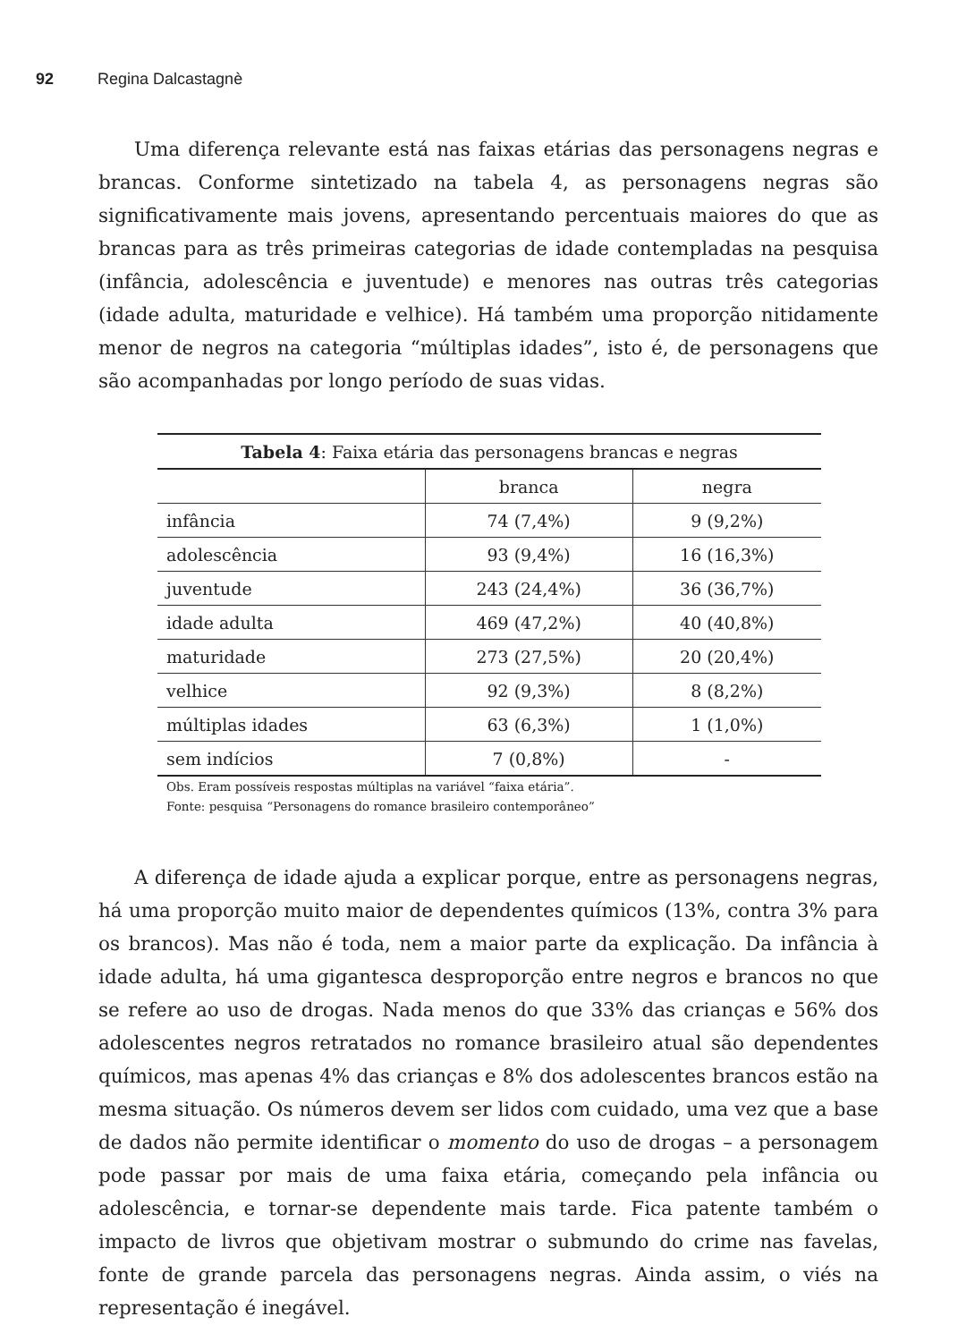92 Regina Dalcastagnè
Uma diferença relevante está nas faixas etárias das personagens negras e brancas. Conforme sintetizado na tabela 4, as personagens negras são significativamente mais jovens, apresentando percentuais maiores do que as brancas para as três primeiras categorias de idade contempladas na pesquisa (infância, adolescência e juventude) e menores nas outras três categorias (idade adulta, maturidade e velhice). Há também uma proporção nitidamente menor de negros na categoria “múltiplas idades”, isto é, de personagens que são acompanhadas por longo período de suas vidas.
| Tabela 4 : Faixa etária das personagens brancas e negras | | |
| --- | --- | --- |
| | branca | negra |
| infância | 74 (7,4%) | 9 (9,2%) |
| adolescência | 93 (9,4%) | 16 (16,3%) |
| juventude | 243 (24,4%) | 36 (36,7%) |
| idade adulta | 469 (47,2%) | 40 (40,8%) |
| maturidade | 273 (27,5%) | 20 (20,4%) |
| velhice | 92 (9,3%) | 8 (8,2%) |
| múltiplas idades | 63 (6,3%) | 1 (1,0%) |
| sem indícios | 7 (0,8%) | - |
Obs. Eram possíveis respostas múltiplas na variável “faixa etária”.
Fonte: pesquisa “Personagens do romance brasileiro contemporâneo”
A diferença de idade ajuda a explicar porque, entre as personagens negras, há uma proporção muito maior de dependentes químicos (13%, contra 3% para os brancos). Mas não é toda, nem a maior parte da explicação. Da infância à idade adulta, há uma gigantesca desproporção entre negros e brancos no que se refere ao uso de drogas. Nada menos do que 33% das crianças e 56% dos adolescentes negros retratados no romance brasileiro atual são dependentes químicos, mas apenas 4% das crianças e 8% dos adolescentes brancos estão na mesma situação. Os números devem ser lidos com cuidado, uma vez que a base de dados não permite identificar o momento do uso de drogas – a personagem pode passar por mais de uma faixa etária, começando pela infância ou adolescência, e tornar-se dependente mais tarde. Fica patente também o impacto de livros que objetivam mostrar o submundo do crime nas favelas, fonte de grande parcela das personagens negras. Ainda assim, o viés na representação é inegável.